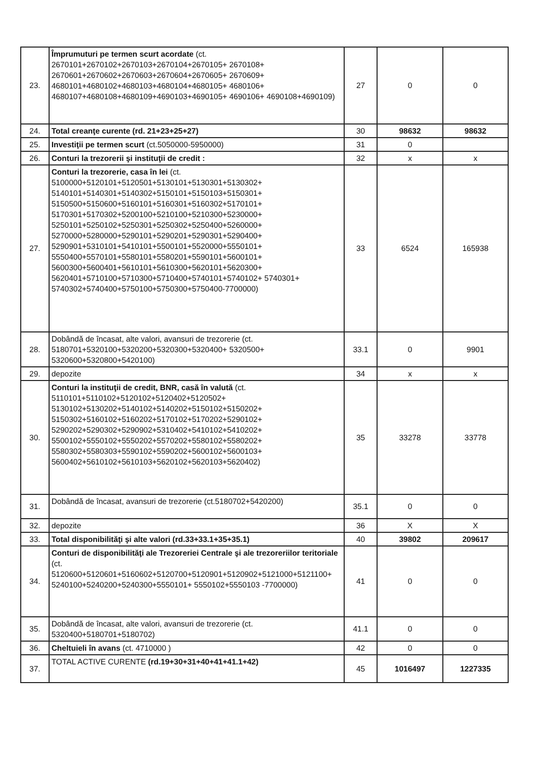| 23. | Împrumuturi pe termen scurt acordate (ct. 2670101+2670102+2670103+2670104+2670105+ 2670108+ 2670601+2670602+2670603+2670604+2670605+ 2670609+ 4680101+4680102+4680103+4680104+4680105+ 4680106+ 4680107+4680108+4680109+4690103+4690105+ 4690106+ 4690108+4690109) | 27 | 0 | 0 |
| 24. | Total creanţe curente (rd. 21+23+25+27) | 30 | 98632 | 98632 |
| 25. | Investiţii pe termen scurt (ct.5050000-5950000) | 31 | 0 | |
| 26. | Conturi la trezorerii şi instituţii de credit : | 32 | x | x |
| 27. | Conturi la trezorerie, casa în lei (ct. 5100000+5120101+5120501+5130101+5130301+5130302+ 5140101+5140301+5140302+5150101+5150103+5150301+ 5150500+5150600+5160101+5160301+5160302+5170101+ 5170301+5170302+5200100+5210100+5210300+5230000+ 5250101+5250102+5250301+5250302+5250400+5260000+ 5270000+5280000+5290101+5290201+5290301+5290400+ 5290901+5310101+5410101+5500101+5520000+5550101+ 5550400+5570101+5580101+5580201+5590101+5600101+ 5600300+5600401+5610101+5610300+5620101+5620300+ 5620401+5710100+5710300+5710400+5740101+5740102+ 5740301+ 5740302+5740400+5750100+5750300+5750400-7700000) | 33 | 6524 | 165938 |
| 28. | Dobândă de încasat, alte valori, avansuri de trezorerie (ct. 5180701+5320100+5320200+5320300+5320400+ 5320500+ 5320600+5320800+5420100) | 33.1 | 0 | 9901 |
| 29. | depozite | 34 | x | x |
| 30. | Conturi la instituţii de credit, BNR, casă în valută (ct. 5110101+5110102+5120102+5120402+5120502+ 5130102+5130202+5140102+5140202+5150102+5150202+ 5150302+5160102+5160202+5170102+5170202+5290102+ 5290202+5290302+5290902+5310402+5410102+5410202+ 5500102+5550102+5550202+5570202+5580102+5580202+ 5580302+5580303+5590102+5590202+5600102+5600103+ 5600402+5610102+5610103+5620102+5620103+5620402) | 35 | 33278 | 33778 |
| 31. | Dobândă de încasat, avansuri de trezorerie (ct.5180702+5420200) | 35.1 | 0 | 0 |
| 32. | depozite | 36 | X | X |
| 33. | Total disponibilităţi şi alte valori (rd.33+33.1+35+35.1) | 40 | 39802 | 209617 |
| 34. | Conturi de disponibilităţi ale Trezoreriei Centrale şi ale trezoreriilor teritoriale (ct. 5120600+5120601+5160602+5120700+5120901+5120902+5121000+5121100+ 5240100+5240200+5240300+5550101+ 5550102+5550103 -7700000) | 41 | 0 | 0 |
| 35. | Dobândă de încasat, alte valori, avansuri de trezorerie (ct. 5320400+5180701+5180702) | 41.1 | 0 | 0 |
| 36. | Cheltuieli în avans (ct. 4710000 ) | 42 | 0 | 0 |
| 37. | TOTAL ACTIVE CURENTE (rd.19+30+31+40+41+41.1+42) | 45 | 1016497 | 1227335 |